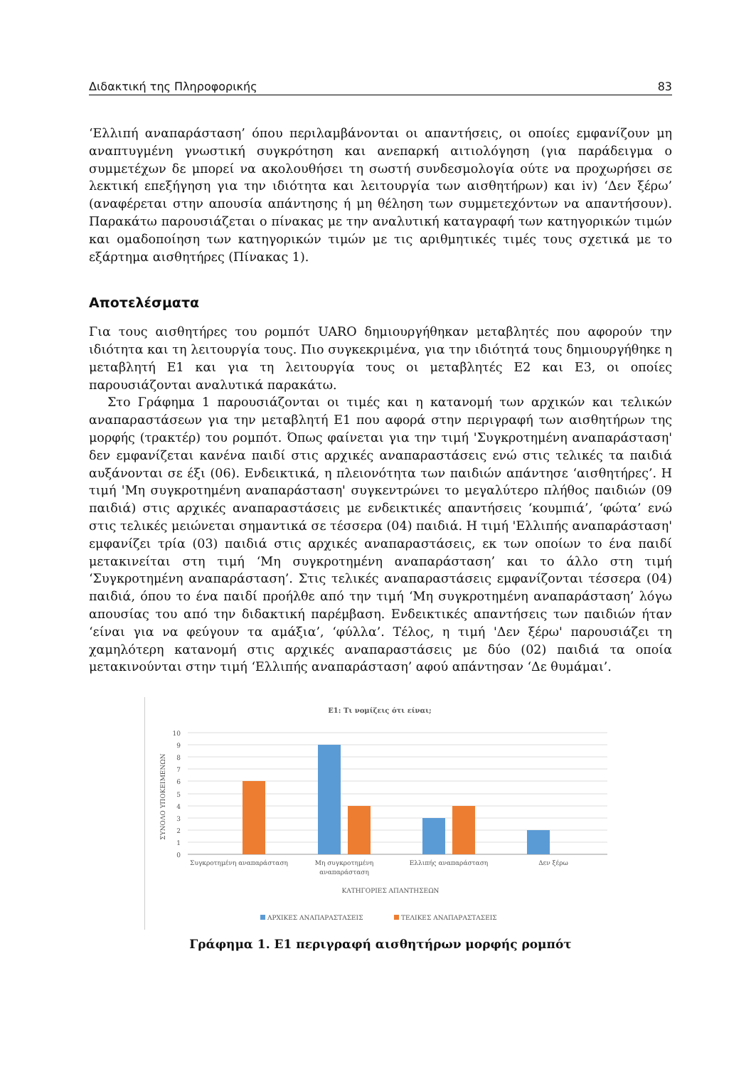Διδακτική της Πληροφορικής 83
‘Ελλιπή αναπαράσταση’ όπου περιλαμβάνονται οι απαντήσεις, οι οποίες εμφανίζουν μη αναπτυγμένη γνωστική συγκρότηση και ανεπαρκή αιτιολόγηση (για παράδειγμα ο συμμετέχων δε μπορεί να ακολουθήσει τη σωστή συνδεσμολογία ούτε να προχωρήσει σε λεκτική επεξήγηση για την ιδιότητα και λειτουργία των αισθητήρων) και iv) ‘Δεν ξέρω’ (αναφέρεται στην απουσία απάντησης ή μη θέληση των συμμετεχόντων να απαντήσουν). Παρακάτω παρουσιάζεται ο πίνακας με την αναλυτική καταγραφή των κατηγορικών τιμών και ομαδοποίηση των κατηγορικών τιμών με τις αριθμητικές τιμές τους σχετικά με το εξάρτημα αισθητήρες (Πίνακας 1).
Αποτελέσματα
Για τους αισθητήρες του ρομπότ UARO δημιουργήθηκαν μεταβλητές που αφορούν την ιδιότητα και τη λειτουργία τους. Πιο συγκεκριμένα, για την ιδιότητά τους δημιουργήθηκε η μεταβλητή Ε1 και για τη λειτουργία τους οι μεταβλητές Ε2 και Ε3, οι οποίες παρουσιάζονται αναλυτικά παρακάτω.
Στο Γράφημα 1 παρουσιάζονται οι τιμές και η κατανομή των αρχικών και τελικών αναπαραστάσεων για την μεταβλητή Ε1 που αφορά στην περιγραφή των αισθητήρων της μορφής (τρακτέρ) του ρομπότ. Όπως φαίνεται για την τιμή 'Συγκροτημένη αναπαράσταση' δεν εμφανίζεται κανένα παιδί στις αρχικές αναπαραστάσεις ενώ στις τελικές τα παιδιά αυξάνονται σε έξι (06). Ενδεικτικά, η πλειονότητα των παιδιών απάντησε ‘αισθητήρες’. Η τιμή 'Μη συγκροτημένη αναπαράσταση' συγκεντρώνει το μεγαλύτερο πλήθος παιδιών (09 παιδιά) στις αρχικές αναπαραστάσεις με ενδεικτικές απαντήσεις ‘κουμπιά’, ‘φώτα’ ενώ στις τελικές μειώνεται σημαντικά σε τέσσερα (04) παιδιά. Η τιμή 'Ελλιπής αναπαράσταση' εμφανίζει τρία (03) παιδιά στις αρχικές αναπαραστάσεις, εκ των οποίων το ένα παιδί μετακινείται στη τιμή ‘Μη συγκροτημένη αναπαράσταση’ και το άλλο στη τιμή ‘Συγκροτημένη αναπαράσταση’. Στις τελικές αναπαραστάσεις εμφανίζονται τέσσερα (04) παιδιά, όπου το ένα παιδί προήλθε από την τιμή ‘Μη συγκροτημένη αναπαράσταση’ λόγω απουσίας του από την διδακτική παρέμβαση. Ενδεικτικές απαντήσεις των παιδιών ήταν ‘είναι για να φεύγουν τα αμάξια’, ‘φύλλα’. Τέλος, η τιμή 'Δεν ξέρω' παρουσιάζει τη χαμηλότερη κατανομή στις αρχικές αναπαραστάσεις με δύο (02) παιδιά τα οποία μετακινούνται στην τιμή ‘Ελλιπής αναπαράσταση’ αφού απάντησαν ‘Δε θυμάμαι’.
Ε1: Τι νομίζεις ότι είναι;
10
9
8
7
6
5
4
3
2
1
0
ΣΥΝΟΛΟ ΥΠΟΚΕΙΜΕΝΩΝ
Συγκροτημένη αναπαράσταση
Μη συγκροτημένη
αναπαράσταση
Ελλιπής αναπαράσταση
Δεν ξέρω
ΚΑΤΗΓΟΡΙΕΣ ΑΠΑΝΤΗΣΕΩΝ
ΑΡΧΙΚΕΣ ΑΝΑΠΑΡΑΣΤΑΣΕΙΣ
ΤΕΛΙΚΕΣ ΑΝΑΠΑΡΑΣΤΑΣΕΙΣ
Γράφημα 1. Ε1 περιγραφή αισθητήρων μορφής ρομπότ